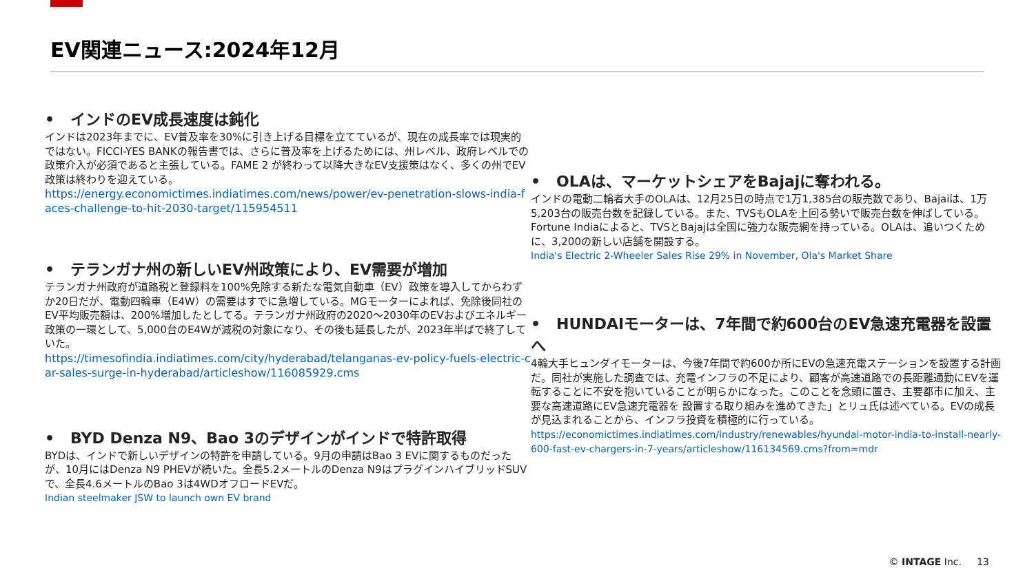EV関連ニュース:2024年12月
• インドのEV成長速度は鈍化
インドは2023年までに、EV普及率を30%に引き上げる目標を立てているが、現在の成長率では現実的ではない。FICCI-YES BANKの報告書では、さらに普及率を上げるためには、州レベル、政府レベルでの政策介入が必須であると主張している。FAME 2 が終わって以降大きなEV支援策はなく、多くの州でEV政策は終わりを迎えている。
https://energy.economictimes.indiatimes.com/news/power/ev-penetration-slows-india-faces-challenge-to-hit-2030-target/115954511
• テランガナ州の新しいEV州政策により、EV需要が増加
テランガナ州政府が道路税と登録料を100%免除する新たな電気自動車（EV）政策を導入してからわずか20日だが、電動四輪車（E4W）の需要はすでに急増している。MGモーターによれば、免除後同社のEV平均販売額は、200%増加したとしてる。テランガナ州政府の2020～2030年のEVおよびエネルギー政策の一環として、5,000台のE4Wが減税の対象になり、その後も延長したが、2023年半ばで終了していた。
https://timesofindia.indiatimes.com/city/hyderabad/telanganas-ev-policy-fuels-electric-car-sales-surge-in-hyderabad/articleshow/116085929.cms
• BYD Denza N9、Bao 3のデザインがインドで特許取得
BYDは、インドで新しいデザインの特許を申請している。9月の申請はBao 3 EVに関するものだったが、10月にはDenza N9 PHEVが続いた。全長5.2メートルのDenza N9はプラグインハイブリッドSUVで、全長4.6メートルのBao 3は4WDオフロードEVだ。
Indian steelmaker JSW to launch own EV brand
• OLAは、マーケットシェアをBajajに奪われる。
インドの電動二輪者大手のOLAは、12月25日の時点で1万1,385台の販売数であり、Bajaiは、1万5,203台の販売台数を記録している。また、TVSもOLAを上回る勢いで販売台数を伸ばしている。Fortune Indiaによると、TVSとBajajは全国に強力な販売網を持っている。OLAは、追いつくために、3,200の新しい店舗を開設する。
India's Electric 2-Wheeler Sales Rise 29% in November, Ola's Market Share
• HUNDAIモーターは、7年間で約600台のEV急速充電器を設置へ
4輪大手ヒュンダイモーターは、今後7年間で約600か所にEVの急速充電ステーションを設置する計画だ。同社が実施した調査では、充電インフラの不足により、顧客が高速道路での長距離通勤にEVを運転することに不安を抱いていることが明らかになった。このことを念頭に置き、主要都市に加え、主要な高速道路にEV急速充電器を 設置する取り組みを進めてきた」とリュ氏は述べている。EVの成長が見込まれることから、インフラ投資を積極的に行っている。
https://economictimes.indiatimes.com/industry/renewables/hyundai-motor-india-to-install-nearly-600-fast-ev-chargers-in-7-years/articleshow/116134569.cms?from=mdr
© INTAGE Inc. 13